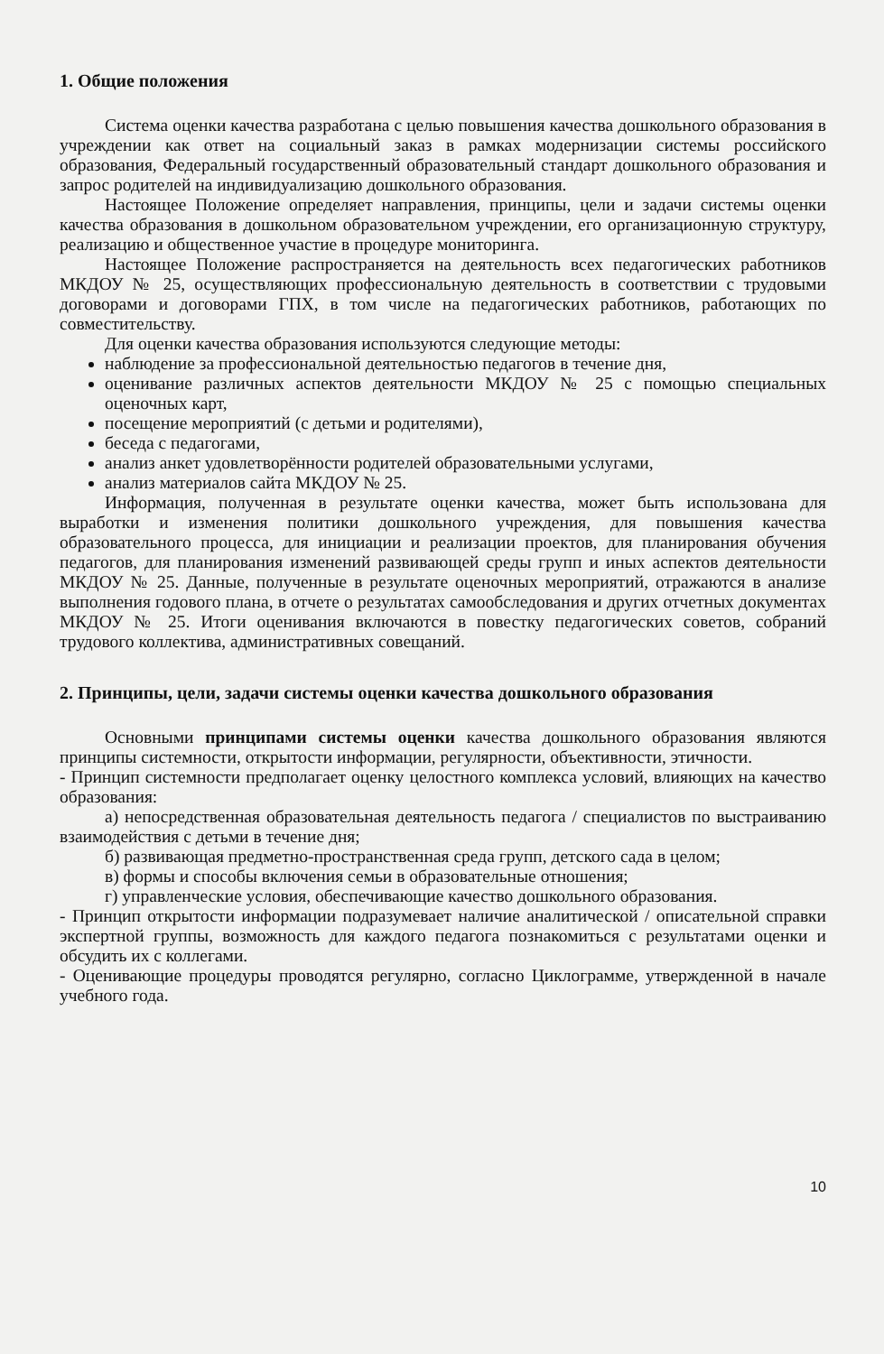1. Общие положения
Система оценки качества разработана с целью повышения качества дошкольного образования в учреждении как ответ на социальный заказ в рамках модернизации системы российского образования, Федеральный государственный образовательный стандарт дошкольного образования и запрос родителей на индивидуализацию дошкольного образования.
Настоящее Положение определяет направления, принципы, цели и задачи системы оценки качества образования в дошкольном образовательном учреждении, его организационную структуру, реализацию и общественное участие в процедуре мониторинга.
Настоящее Положение распространяется на деятельность всех педагогических работников МКДОУ № 25, осуществляющих профессиональную деятельность в соответствии с трудовыми договорами и договорами ГПХ, в том числе на педагогических работников, работающих по совместительству.
Для оценки качества образования используются следующие методы:
наблюдение за профессиональной деятельностью педагогов в течение дня,
оценивание различных аспектов деятельности МКДОУ № 25 с помощью специальных оценочных карт,
посещение мероприятий (с детьми и родителями),
беседа с педагогами,
анализ анкет удовлетворённости родителей образовательными услугами,
анализ материалов сайта МКДОУ № 25.
Информация, полученная в результате оценки качества, может быть использована для выработки и изменения политики дошкольного учреждения, для повышения качества образовательного процесса, для инициации и реализации проектов, для планирования обучения педагогов, для планирования изменений развивающей среды групп и иных аспектов деятельности МКДОУ № 25. Данные, полученные в результате оценочных мероприятий, отражаются в анализе выполнения годового плана, в отчете о результатах самообследования и других отчетных документах МКДОУ № 25. Итоги оценивания включаются в повестку педагогических советов, собраний трудового коллектива, административных совещаний.
2. Принципы, цели, задачи системы оценки качества дошкольного образования
Основными принципами системы оценки качества дошкольного образования являются принципы системности, открытости информации, регулярности, объективности, этичности.
- Принцип системности предполагает оценку целостного комплекса условий, влияющих на качество образования:
а) непосредственная образовательная деятельность педагога / специалистов по выстраиванию взаимодействия с детьми в течение дня;
б) развивающая предметно-пространственная среда групп, детского сада в целом;
в) формы и способы включения семьи в образовательные отношения;
г) управленческие условия, обеспечивающие качество дошкольного образования.
- Принцип открытости информации подразумевает наличие аналитической / описательной справки экспертной группы, возможность для каждого педагога познакомиться с результатами оценки и обсудить их с коллегами.
- Оценивающие процедуры проводятся регулярно, согласно Циклограмме, утвержденной в начале учебного года.
10